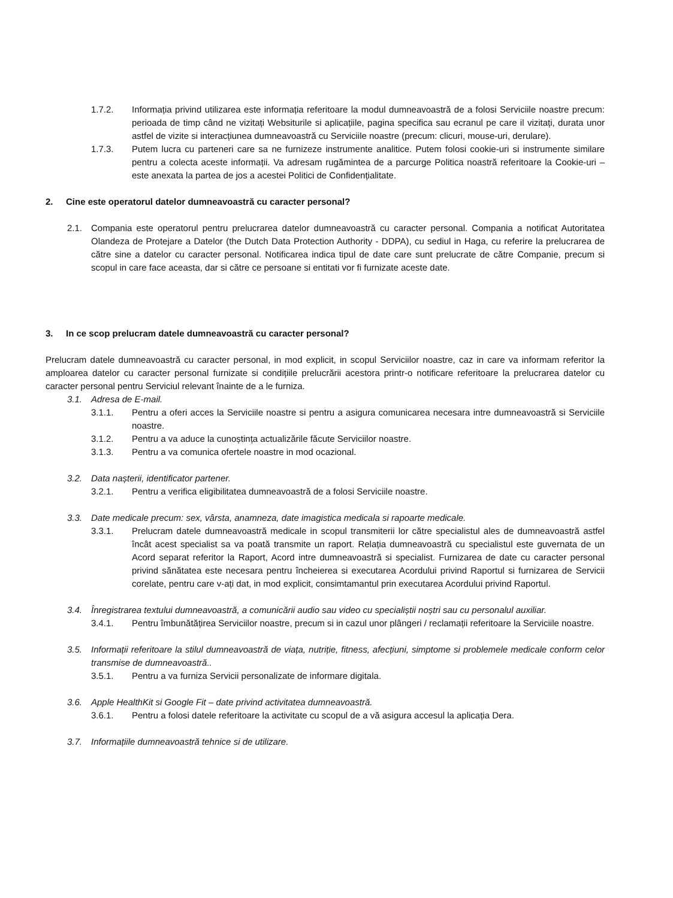1.7.2. Informația privind utilizarea este informația referitoare la modul dumneavoastră de a folosi Serviciile noastre precum: perioada de timp când ne vizitați Websiturile si aplicațiile, pagina specifica sau ecranul pe care il vizitați, durata unor astfel de vizite si interacțiunea dumneavoastră cu Serviciile noastre (precum: clicuri, mouse-uri, derulare).
1.7.3. Putem lucra cu parteneri care sa ne furnizeze instrumente analitice. Putem folosi cookie-uri si instrumente similare pentru a colecta aceste informații. Va adresam rugămintea de a parcurge Politica noastră referitoare la Cookie-uri – este anexata la partea de jos a acestei Politici de Confidențialitate.
2. Cine este operatorul datelor dumneavoastră cu caracter personal?
2.1. Compania este operatorul pentru prelucrarea datelor dumneavoastră cu caracter personal. Compania a notificat Autoritatea Olandeza de Protejare a Datelor (the Dutch Data Protection Authority - DDPA), cu sediul in Haga, cu referire la prelucrarea de către sine a datelor cu caracter personal. Notificarea indica tipul de date care sunt prelucrate de către Companie, precum si scopul in care face aceasta, dar si către ce persoane si entitati vor fi furnizate aceste date.
3. In ce scop prelucram datele dumneavoastră cu caracter personal?
Prelucram datele dumneavoastră cu caracter personal, in mod explicit, in scopul Serviciilor noastre, caz in care va informam referitor la amploarea datelor cu caracter personal furnizate si condițiile prelucrării acestora printr-o notificare referitoare la prelucrarea datelor cu caracter personal pentru Serviciul relevant înainte de a le furniza.
3.1. Adresa de E-mail.
3.1.1. Pentru a oferi acces la Serviciile noastre si pentru a asigura comunicarea necesara intre dumneavoastră si Serviciile noastre.
3.1.2. Pentru a va aduce la cunoștința actualizările făcute Serviciilor noastre.
3.1.3. Pentru a va comunica ofertele noastre in mod ocazional.
3.2. Data nașterii, identificator partener.
3.2.1. Pentru a verifica eligibilitatea dumneavoastră de a folosi Serviciile noastre.
3.3. Date medicale precum: sex, vârsta, anamneza, date imagistica medicala si rapoarte medicale.
3.3.1. Prelucram datele dumneavoastră medicale in scopul transmiterii lor către specialistul ales de dumneavoastră astfel încât acest specialist sa va poată transmite un raport. Relația dumneavoastră cu specialistul este guvernata de un Acord separat referitor la Raport, Acord intre dumneavoastră si specialist. Furnizarea de date cu caracter personal privind sănătatea este necesara pentru încheierea si executarea Acordului privind Raportul si furnizarea de Servicii corelate, pentru care v-ați dat, in mod explicit, consimtamantul prin executarea Acordului privind Raportul.
3.4. Înregistrarea textului dumneavoastră, a comunicării audio sau video cu specialiștii noștri sau cu personalul auxiliar.
3.4.1. Pentru îmbunătățirea Serviciilor noastre, precum si in cazul unor plângeri / reclamații referitoare la Serviciile noastre.
3.5. Informații referitoare la stilul dumneavoastră de viața, nutriție, fitness, afecțiuni, simptome si problemele medicale conform celor transmise de dumneavoastră..
3.5.1. Pentru a va furniza Servicii personalizate de informare digitala.
3.6. Apple HealthKit si Google Fit – date privind activitatea dumneavoastră.
3.6.1. Pentru a folosi datele referitoare la activitate cu scopul de a vă asigura accesul la aplicația Dera.
3.7. Informațiile dumneavoastră tehnice si de utilizare.